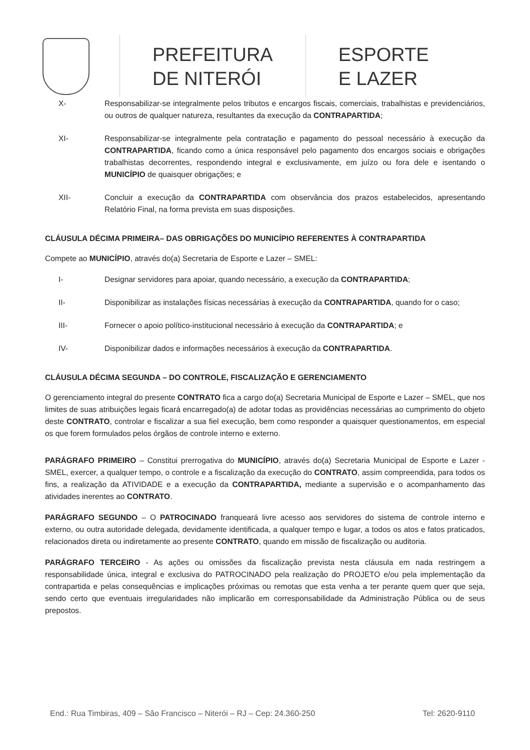PREFEITURA
DE NITERÓI
ESPORTE
E LAZER
X- Responsabilizar-se integralmente pelos tributos e encargos fiscais, comerciais, trabalhistas e previdenciários, ou outros de qualquer natureza, resultantes da execução da CONTRAPARTIDA;
XI- Responsabilizar-se integralmente pela contratação e pagamento do pessoal necessário à execução da CONTRAPARTIDA, ficando como a única responsável pelo pagamento dos encargos sociais e obrigações trabalhistas decorrentes, respondendo integral e exclusivamente, em juízo ou fora dele e isentando o MUNICÍPIO de quaisquer obrigações; e
XII- Concluir a execução da CONTRAPARTIDA com observância dos prazos estabelecidos, apresentando Relatório Final, na forma prevista em suas disposições.
CLÁUSULA DÉCIMA PRIMEIRA– DAS OBRIGAÇÕES DO MUNICÍPIO REFERENTES À CONTRAPARTIDA
Compete ao MUNICÍPIO, através do(a) Secretaria de Esporte e Lazer – SMEL:
I- Designar servidores para apoiar, quando necessário, a execução da CONTRAPARTIDA;
II- Disponibilizar as instalações físicas necessárias à execução da CONTRAPARTIDA, quando for o caso;
III- Fornecer o apoio político-institucional necessário à execução da CONTRAPARTIDA; e
IV- Disponibilizar dados e informações necessários à execução da CONTRAPARTIDA.
CLÁUSULA DÉCIMA SEGUNDA – DO CONTROLE, FISCALIZAÇÃO E GERENCIAMENTO
O gerenciamento integral do presente CONTRATO fica a cargo do(a) Secretaria Municipal de Esporte e Lazer – SMEL, que nos limites de suas atribuições legais ficará encarregado(a) de adotar todas as providências necessárias ao cumprimento do objeto deste CONTRATO, controlar e fiscalizar a sua fiel execução, bem como responder a quaisquer questionamentos, em especial os que forem formulados pelos órgãos de controle interno e externo.
PARÁGRAFO PRIMEIRO – Constitui prerrogativa do MUNICÍPIO, através do(a) Secretaria Municipal de Esporte e Lazer - SMEL, exercer, a qualquer tempo, o controle e a fiscalização da execução do CONTRATO, assim compreendida, para todos os fins, a realização da ATIVIDADE e a execução da CONTRAPARTIDA, mediante a supervisão e o acompanhamento das atividades inerentes ao CONTRATO.
PARÁGRAFO SEGUNDO – O PATROCINADO franqueará livre acesso aos servidores do sistema de controle interno e externo, ou outra autoridade delegada, devidamente identificada, a qualquer tempo e lugar, a todos os atos e fatos praticados, relacionados direta ou indiretamente ao presente CONTRATO, quando em missão de fiscalização ou auditoria.
PARÁGRAFO TERCEIRO - As ações ou omissões da fiscalização prevista nesta cláusula em nada restringem a responsabilidade única, integral e exclusiva do PATROCINADO pela realização do PROJETO e/ou pela implementação da contrapartida e pelas consequências e implicações próximas ou remotas que esta venha a ter perante quem quer que seja, sendo certo que eventuais irregularidades não implicarão em corresponsabilidade da Administração Pública ou de seus prepostos.
End.: Rua Timbiras, 409 – São Francisco – Niterói – RJ – Cep: 24.360-250 Tel: 2620-9110